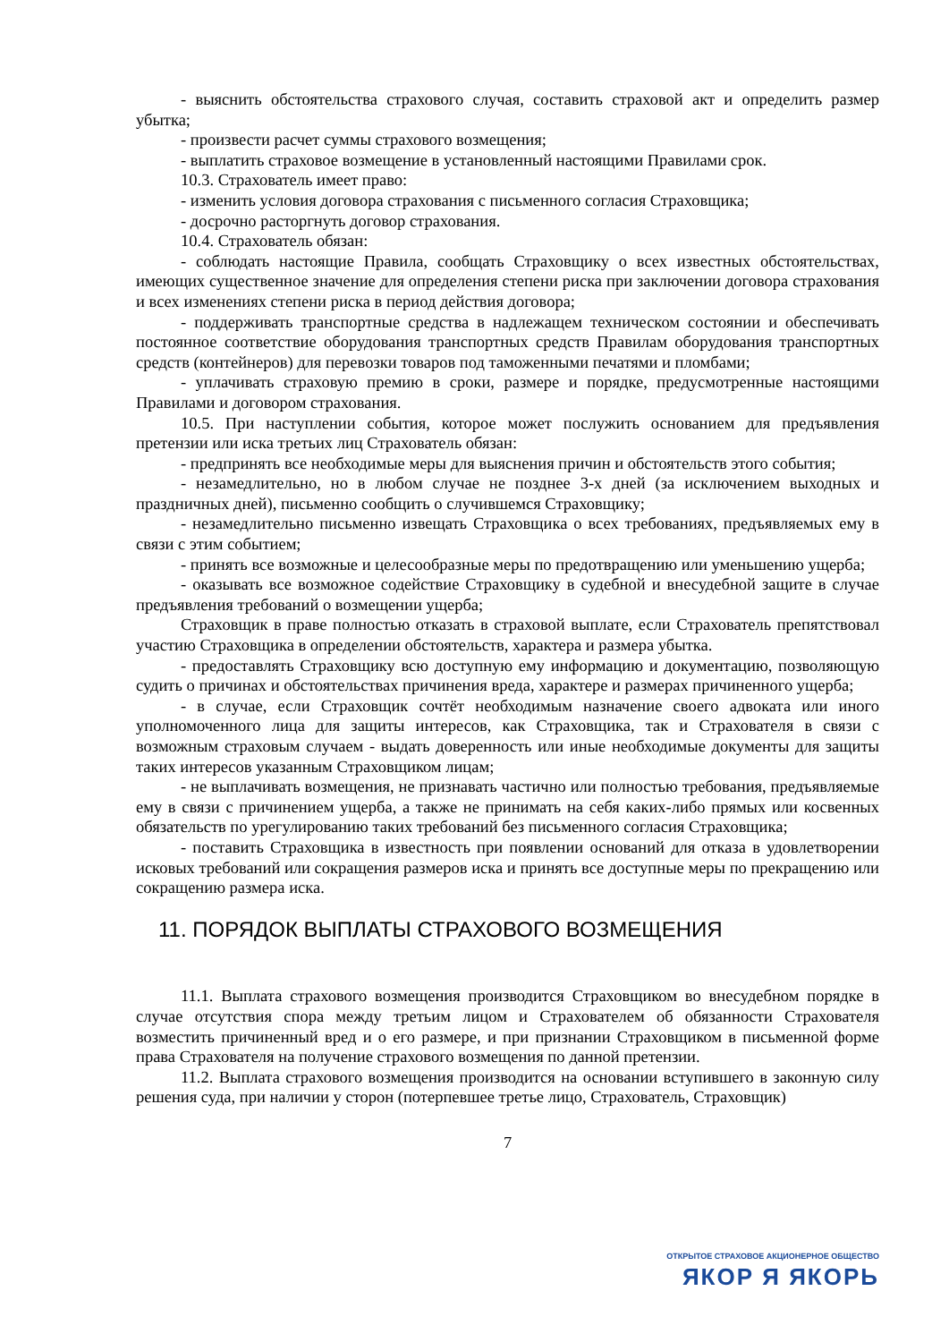- выяснить обстоятельства страхового случая, составить страховой акт и определить размер убытка;
- произвести расчет суммы страхового возмещения;
- выплатить страховое возмещение в установленный настоящими Правилами срок.
10.3. Страхователь имеет право:
- изменить условия договора страхования с письменного согласия Страховщика;
- досрочно расторгнуть договор страхования.
10.4. Страхователь обязан:
- соблюдать настоящие Правила, сообщать Страховщику о всех известных обстоятельствах, имеющих существенное значение для определения степени риска при заключении договора страхования и всех изменениях степени риска в период действия договора;
- поддерживать транспортные средства в надлежащем техническом состоянии и обеспечивать постоянное соответствие оборудования транспортных средств Правилам оборудования транспортных средств (контейнеров) для перевозки товаров под таможенными печатями и пломбами;
- уплачивать страховую премию в сроки, размере и порядке, предусмотренные настоящими Правилами и договором страхования.
10.5. При наступлении события, которое может послужить основанием для предъявления претензии или иска третьих лиц Страхователь обязан:
- предпринять все необходимые меры для выяснения причин и обстоятельств этого события;
- незамедлительно, но в любом случае не позднее 3-х дней (за исключением выходных и праздничных дней), письменно сообщить о случившемся Страховщику;
- незамедлительно письменно извещать Страховщика о всех требованиях, предъявляемых ему в связи с этим событием;
- принять все возможные и целесообразные меры по предотвращению или уменьшению ущерба;
- оказывать все возможное содействие Страховщику в судебной и внесудебной защите в случае предъявления требований о возмещении ущерба;
Страховщик в праве полностью отказать в страховой выплате, если Страхователь препятствовал участию Страховщика в определении обстоятельств, характера и размера убытка.
- предоставлять Страховщику всю доступную ему информацию и документацию, позволяющую судить о причинах и обстоятельствах причинения вреда, характере и размерах причиненного ущерба;
- в случае, если Страховщик сочтёт необходимым назначение своего адвоката или иного уполномоченного лица для защиты интересов, как Страховщика, так и Страхователя в связи с возможным страховым случаем - выдать доверенность или иные необходимые документы для защиты таких интересов указанным Страховщиком лицам;
- не выплачивать возмещения, не признавать частично или полностью требования, предъявляемые ему в связи с причинением ущерба, а также не принимать на себя каких-либо прямых или косвенных обязательств по урегулированию таких требований без письменного согласия Страховщика;
- поставить Страховщика в известность при появлении оснований для отказа в удовлетворении исковых требований или сокращения размеров иска и принять все доступные меры по прекращению или сокращению размера иска.
11. ПОРЯДОК ВЫПЛАТЫ СТРАХОВОГО ВОЗМЕЩЕНИЯ
11.1. Выплата страхового возмещения производится Страховщиком во внесудебном порядке в случае отсутствия спора между третьим лицом и Страхователем об обязанности Страхователя возместить причиненный вред и о его размере, и при признании Страховщиком в письменной форме права Страхователя на получение страхового возмещения по данной претензии.
11.2. Выплата страхового возмещения производится на основании вступившего в законную силу решения суда, при наличии у сторон (потерпевшее третье лицо, Страхователь, Страховщик)
7
ОТКРЫТОЕ СТРАХОВОЕ АКЦИОНЕРНОЕ ОБЩЕСТВО
ЯКОР Я ЯКОРЬ